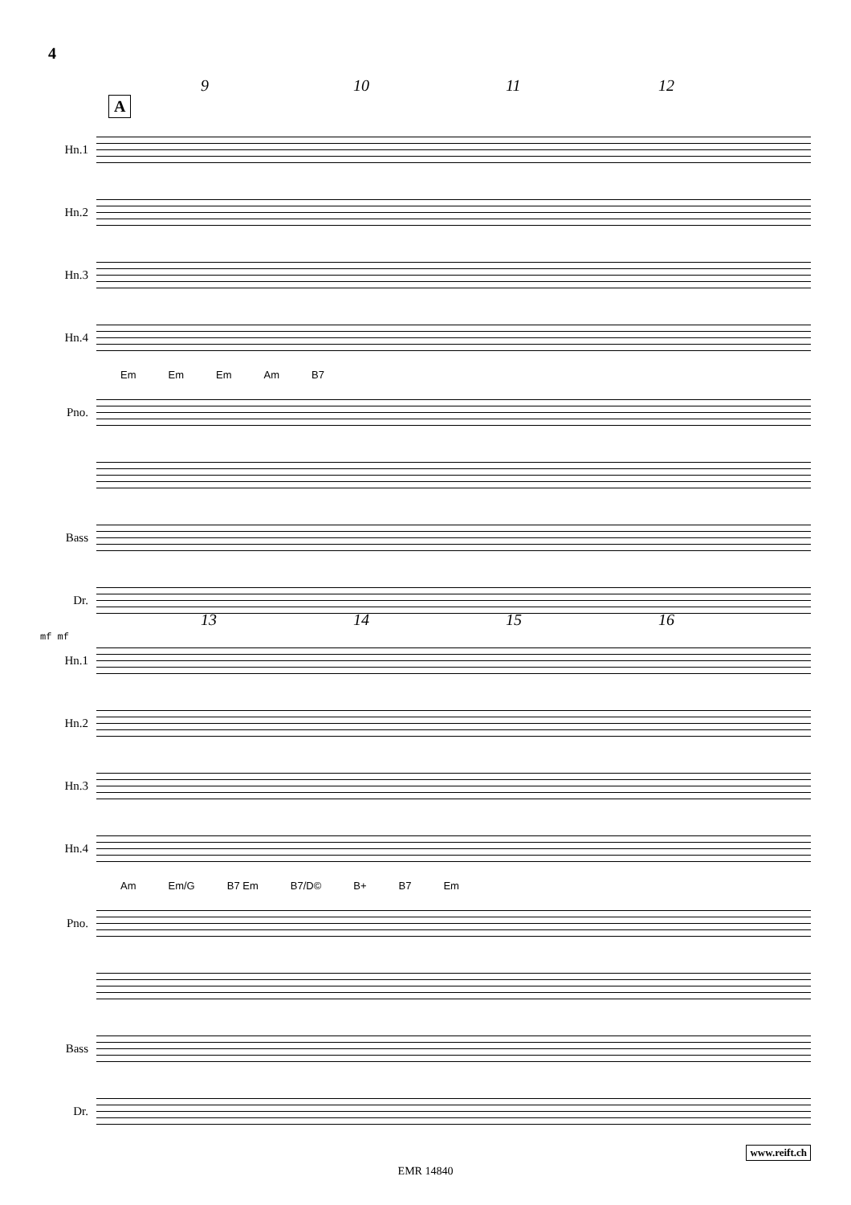4
9 10 11 12
A
Hn.1
Hn.2
Hn.3
Hn.4
Em Em Em Am B7
Pno.
Bass
Dr.
mf mf
13 14 15 16
Hn.1
Hn.2
Hn.3
Hn.4
Am Em/G B7 Em B7/D© B+ B7 Em
Pno.
Bass
Dr.
www.reift.ch
EMR 14840